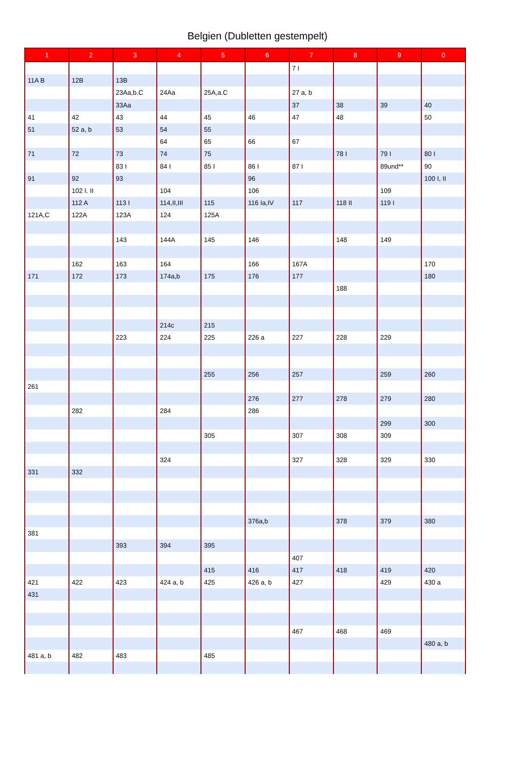Belgien (Dubletten gestempelt)
| 1 | 2 | 3 | 4 | 5 | 6 | 7 | 8 | 9 | 0 |
| --- | --- | --- | --- | --- | --- | --- | --- | --- | --- |
| | | | | | | 7 I | | | |
| 11A B | 12B | 13B | | | | | | | |
| | | 23Aa,b.C | 24Aa | 25A,a.C | | 27 a, b | | | |
| | | 33Aa | | | | 37 | 38 | 39 | 40 |
| 41 | 42 | 43 | 44 | 45 | 46 | 47 | 48 | | 50 |
| 51 | 52 a, b | 53 | 54 | 55 | | | | | |
| | | | 64 | 65 | 66 | 67 | | | |
| 71 | 72 | 73 | 74 | 75 | | | 78 I | 79 I | 80 I |
| | | 83 I | 84 I | 85 I | 86 I | 87 I | | 89und** | 90 |
| 91 | 92 | 93 | | | 96 | | | | 100 I, II |
| | 102 I. II | | 104 | | 106 | | | 109 | |
| | 112 A | 113 I | 114,II,III | 115 | 116 Ia,IV | 117 | 118 II | 119 I | |
| 121A,C | 122A | 123A | 124 | 125A | | | | | |
| | | 143 | 144A | 145 | 146 | | 148 | 149 | |
| | 162 | 163 | 164 | | 166 | 167A | | | 170 |
| 171 | 172 | 173 | 174a,b | 175 | 176 | 177 | | | 180 |
| | | | | | | | 188 | | |
| | | | 214c | 215 | | | | | |
| | | 223 | 224 | 225 | 226 a | 227 | 228 | 229 | |
| | | | | 255 | 256 | 257 | | 259 | 260 |
| 261 | | | | | | | | | |
| | | | | | 276 | 277 | 278 | 279 | 280 |
| | 282 | | 284 | | 286 | | | | |
| | | | | | | | | 299 | 300 |
| | | | | 305 | | 307 | 308 | 309 | |
| | | | 324 | | | 327 | 328 | 329 | 330 |
| 331 | 332 | | | | | | | | |
| | | | | | 376a,b | | 378 | 379 | 380 |
| 381 | | | | | | | | | |
| | | 393 | 394 | 395 | | | | | |
| | | | | | | 407 | | | |
| | | | | 415 | 416 | 417 | 418 | 419 | 420 |
| 421 | 422 | 423 | 424 a, b | 425 | 426 a, b | 427 | | 429 | 430 a |
| 431 | | | | | | | | | |
| | | | | | | 467 | 468 | 469 | |
| | | | | | | | | | 480 a, b |
| 481 a, b | 482 | 483 | | 485 | | | | | |